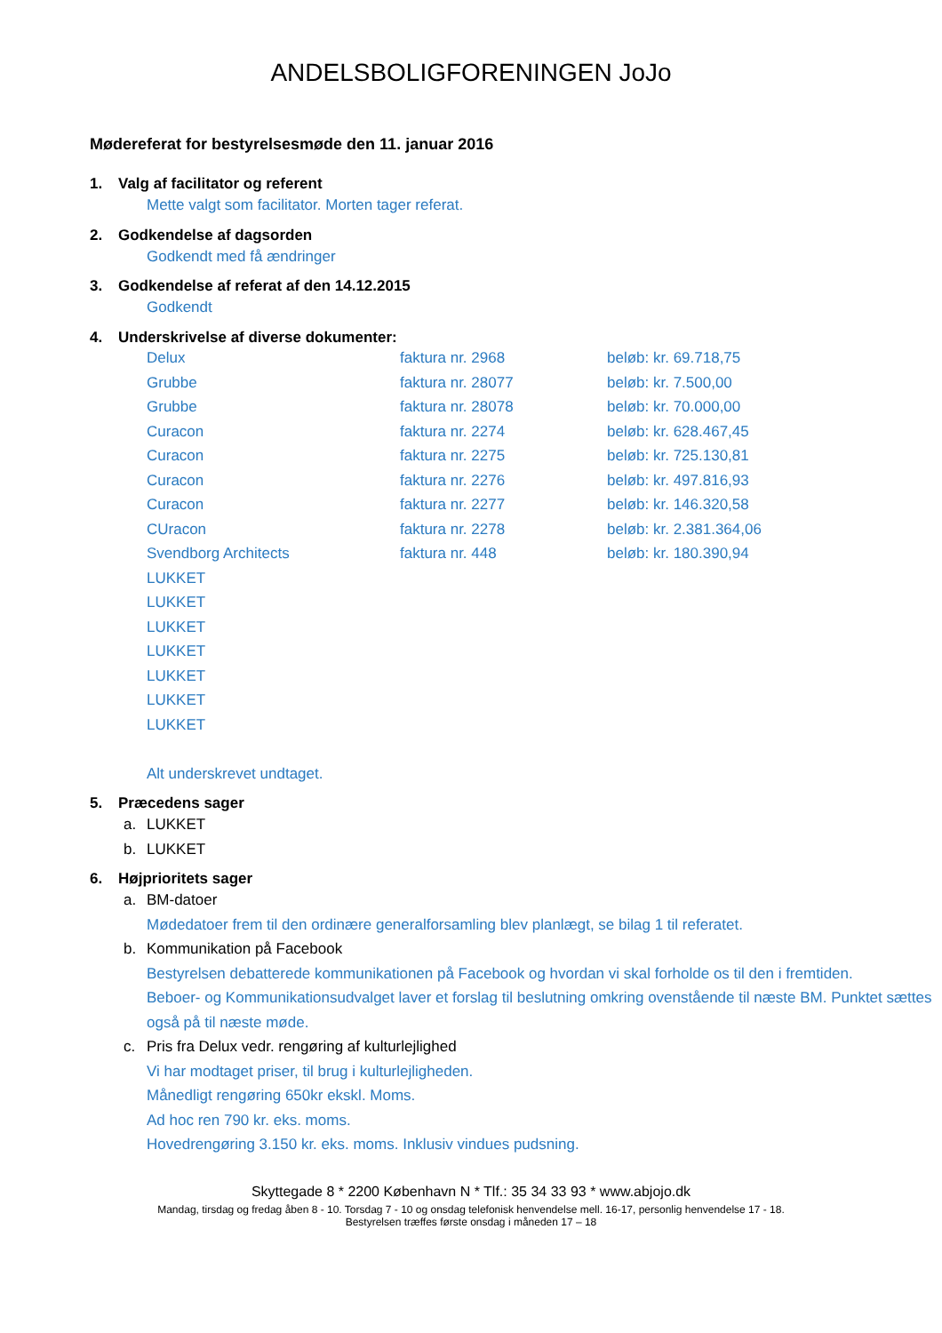ANDELSBOLIGFORENINGEN JoJo
Mødereferat for bestyrelsesmøde den 11. januar 2016
1. Valg af facilitator og referent
Mette valgt som facilitator. Morten tager referat.
2. Godkendelse af dagsorden
Godkendt med få ændringer
3. Godkendelse af referat af den 14.12.2015
Godkendt
4. Underskrivelse af diverse dokumenter:
| Delux | faktura nr. 2968 | beløb: kr. 69.718,75 |
| Grubbe | faktura nr. 28077 | beløb: kr. 7.500,00 |
| Grubbe | faktura nr. 28078 | beløb: kr. 70.000,00 |
| Curacon | faktura nr. 2274 | beløb: kr. 628.467,45 |
| Curacon | faktura nr. 2275 | beløb: kr. 725.130,81 |
| Curacon | faktura nr. 2276 | beløb: kr. 497.816,93 |
| Curacon | faktura nr. 2277 | beløb: kr. 146.320,58 |
| CUracon | faktura nr. 2278 | beløb: kr. 2.381.364,06 |
| Svendborg Architects | faktura nr. 448 | beløb: kr. 180.390,94 |
| LUKKET | | |
| LUKKET | | |
| LUKKET | | |
| LUKKET | | |
| LUKKET | | |
| LUKKET | | |
| LUKKET | | |
Alt underskrevet undtaget.
5. Præcedens sager
a. LUKKET
b. LUKKET
6. Højprioritets sager
a. BM-datoer
Mødedatoer frem til den ordinære generalforsamling blev planlægt, se bilag 1 til referatet.
b. Kommunikation på Facebook
Bestyrelsen debatterede kommunikationen på Facebook og hvordan vi skal forholde os til den i fremtiden.
Beboer- og Kommunikationsudvalget laver et forslag til beslutning omkring ovenstående til næste BM. Punktet sættes også på til næste møde.
c. Pris fra Delux vedr. rengøring af kulturlejlighed
Vi har modtaget priser, til brug i kulturlejligheden.
Månedligt rengøring 650kr ekskl. Moms.
Ad hoc ren 790 kr. eks. moms.
Hovedrengøring 3.150 kr. eks. moms. Inklusiv vindues pudsning.
Skyttegade 8 * 2200 København N * Tlf.: 35 34 33 93 * www.abjojo.dk
Mandag, tirsdag og fredag åben 8 - 10. Torsdag 7 - 10 og onsdag telefonisk henvendelse mell. 16-17, personlig henvendelse 17 - 18.
Bestyrelsen træffes første onsdag i måneden 17 – 18